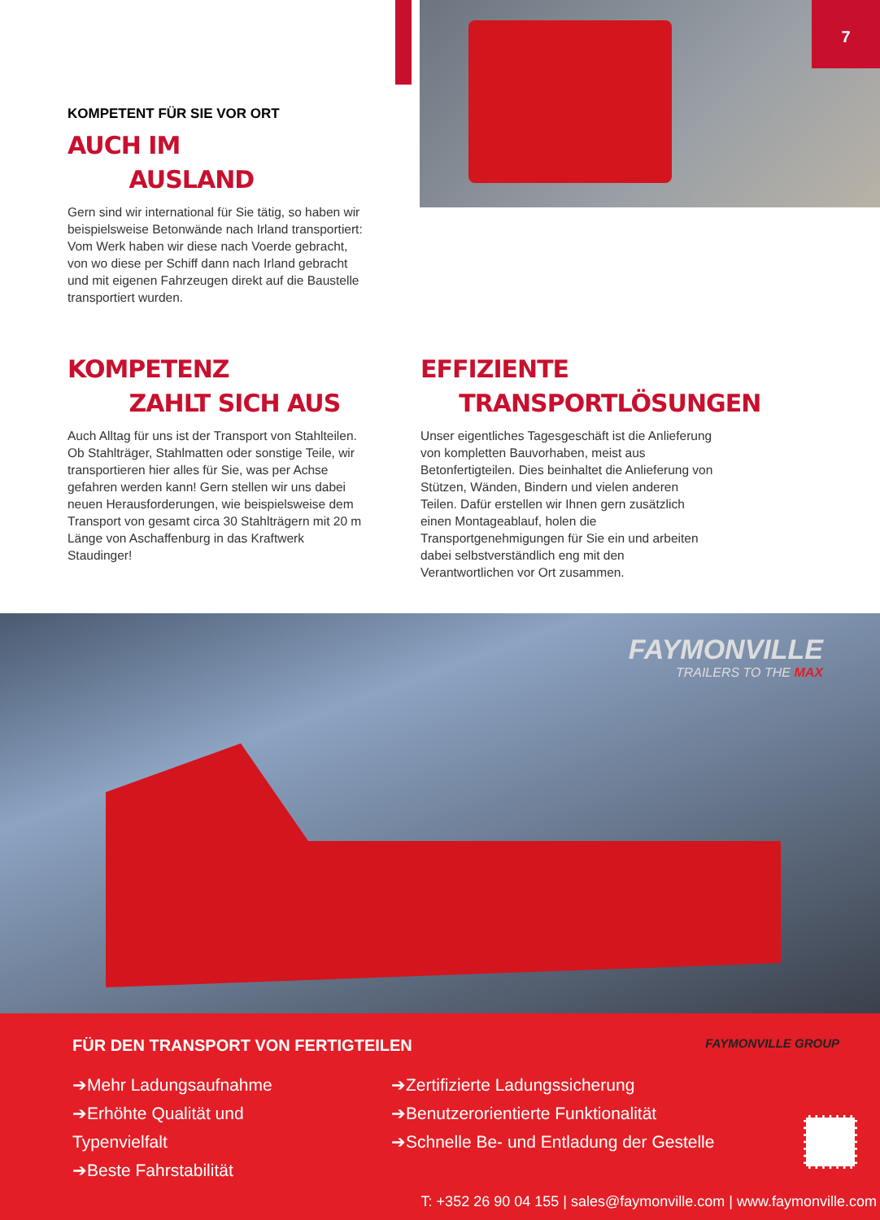7
KOMPETENT FÜR SIE VOR ORT
AUCH IM
AUSLAND
Gern sind wir international für Sie tätig, so haben wir beispielsweise Betonwände nach Irland transportiert: Vom Werk haben wir diese nach Voerde gebracht, von wo diese per Schiff dann nach Irland gebracht und mit eigenen Fahrzeugen direkt auf die Baustelle transportiert wurden.
KOMPETENZ
ZAHLT SICH AUS
Auch Alltag für uns ist der Transport von Stahlteilen. Ob Stahlträger, Stahlmatten oder sonstige Teile, wir transportieren hier alles für Sie, was per Achse gefahren werden kann! Gern stellen wir uns dabei neuen Herausforderungen, wie beispielsweise dem Transport von gesamt circa 30 Stahlträgern mit 20 m Länge von Aschaffenburg in das Kraftwerk Staudinger!
EFFIZIENTE
TRANSPORTLÖSUNGEN
Unser eigentliches Tagesgeschäft ist die Anlieferung von kompletten Bauvorhaben, meist aus Betonfertigteilen. Dies beinhaltet die Anlieferung von Stützen, Wänden, Bindern und vielen anderen Teilen. Dafür erstellen wir Ihnen gern zusätzlich einen Montageablauf, holen die Transportgenehmigungen für Sie ein und arbeiten dabei selbstverständlich eng mit den Verantwortlichen vor Ort zusammen.
FAYMONVILLE
TRAILERS TO THE MAX
FÜR DEN TRANSPORT VON FERTIGTEILEN
FAYMONVILLE GROUP
➔Mehr Ladungsaufnahme
➔Erhöhte Qualität und Typenvielfalt
➔Beste Fahrstabilität
➔Zertifizierte Ladungssicherung
➔Benutzerorientierte Funktionalität
➔Schnelle Be- und Entladung der Gestelle
T: +352 26 90 04 155 | sales@faymonville.com | www.faymonville.com